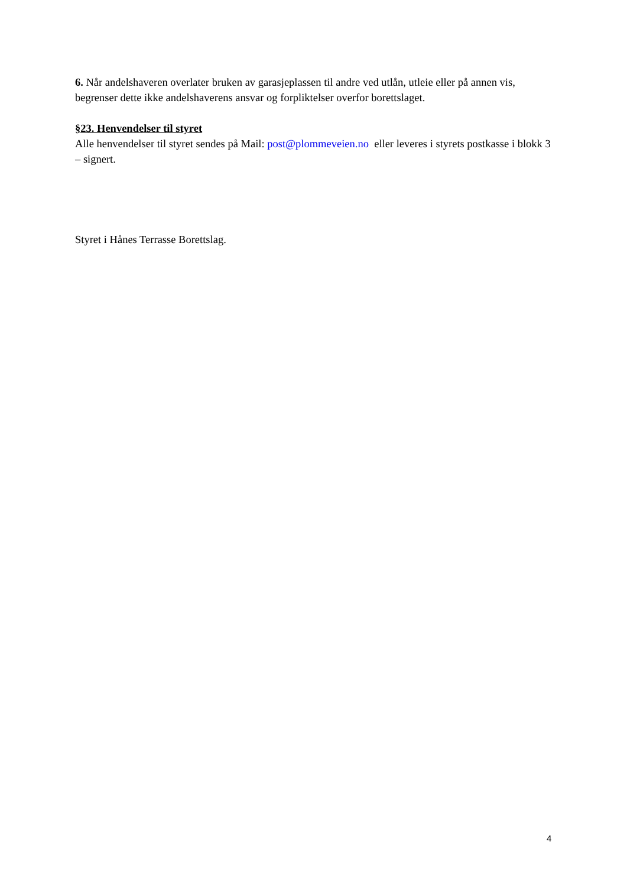6. Når andelshaveren overlater bruken av garasjeplassen til andre ved utlån, utleie eller på annen vis, begrenser dette ikke andelshaverens ansvar og forpliktelser overfor borettslaget.
§23. Henvendelser til styret
Alle henvendelser til styret sendes på Mail: post@plommeveien.no eller leveres i styrets postkasse i blokk 3 – signert.
Styret i Hånes Terrasse Borettslag.
4